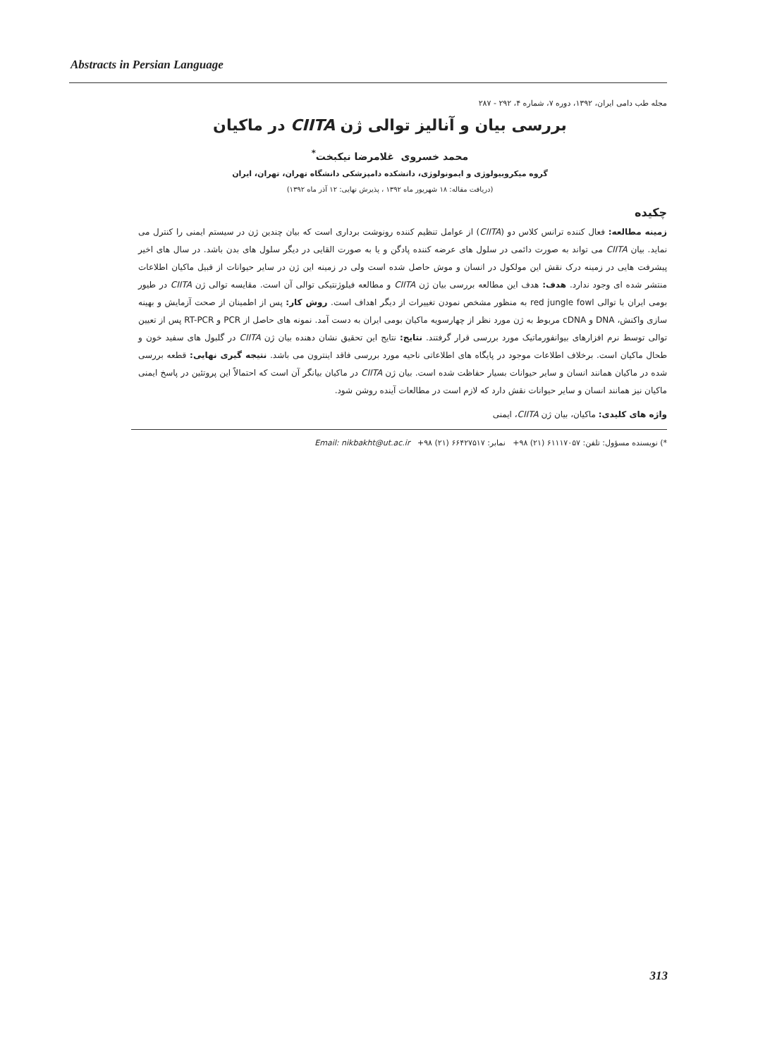Abstracts in Persian Language
مجله طب دامی ایران، ۱۳۹۲، دوره ۷، شماره ۴، ۲۹۲ - ۲۸۷
بررسی بیان و آنالیز توالی ژن CIITA در ماکیان
محمد خسروی غلامرضا نیکبخت<sup>*</sup>
گروه میکروبیولوژی و ایمونولوژی، دانشکده دامپزشکی دانشگاه تهران، تهران، ایران
(دریافت مقاله: ۱۸ شهریور ماه ۱۳۹۲ ، پذیرش نهایی: ۱۲ آذر ماه ۱۳۹۲)
چکیده
زمینه مطالعه: فعال کننده ترانس کلاس دو (CIITA) از عوامل تنظیم کننده رونوشت برداری است که بیان چندین ژن در سیستم ایمنی را کنترل می نماید. بیان CIITA می تواند به صورت دائمی در سلول های عرضه کننده پادگن و یا به صورت القایی در دیگر سلول های بدن باشد. در سال های اخیر پیشرفت هایی در زمینه درک نقش این مولکول در انسان و موش حاصل شده است ولی در زمینه این ژن در سایر حیوانات از قبیل ماکیان اطلاعات منتشر شده ای وجود ندارد. هدف: هدف این مطالعه بررسی بیان ژن CIITA و مطالعه فیلوژنتیکی توالی آن است. مقایسه توالی ژن CIITA در طیور بومی ایران با توالی red jungle fowl به منظور مشخص نمودن تغییرات از دیگر اهداف است. روش کار: پس از اطمینان از صحت آزمایش و بهینه سازی واکنش، DNA و cDNA مربوط به ژن مورد نظر از چهارسویه ماکیان بومی ایران به دست آمد. نمونه های حاصل از PCR و RT-PCR پس از تعیین توالی توسط نرم افزارهای بیوانفورماتیک مورد بررسی قرار گرفتند. نتایج: نتایج این تحقیق نشان دهنده بیان ژن CIITA در گلبول های سفید خون و طحال ماکیان است. برخلاف اطلاعات موجود در پایگاه های اطلاعاتی ناحیه مورد بررسی فاقد اینترون می باشد. نتیجه گیری نهایی: قطعه بررسی شده در ماکیان همانند انسان و سایر حیوانات بسیار حفاظت شده است. بیان ژن CIITA در ماکیان بیانگر آن است که احتمالاً این پروتئین در پاسخ ایمنی ماکیان نیز همانند انسان و سایر حیوانات نقش دارد که لازم است در مطالعات آینده روشن شود.
واژه های کلیدی: ماکیان، بیان ژن CIITA، ایمنی
*) نویسنده مسؤول: تلفن: ۶۱۱۱۷۰۵۷ (۲۱) ۹۸+ نمابر: ۶۶۴۲۷۵۱۷ (۲۱) ۹۸+ Email: nikbakht@ut.ac.ir
313